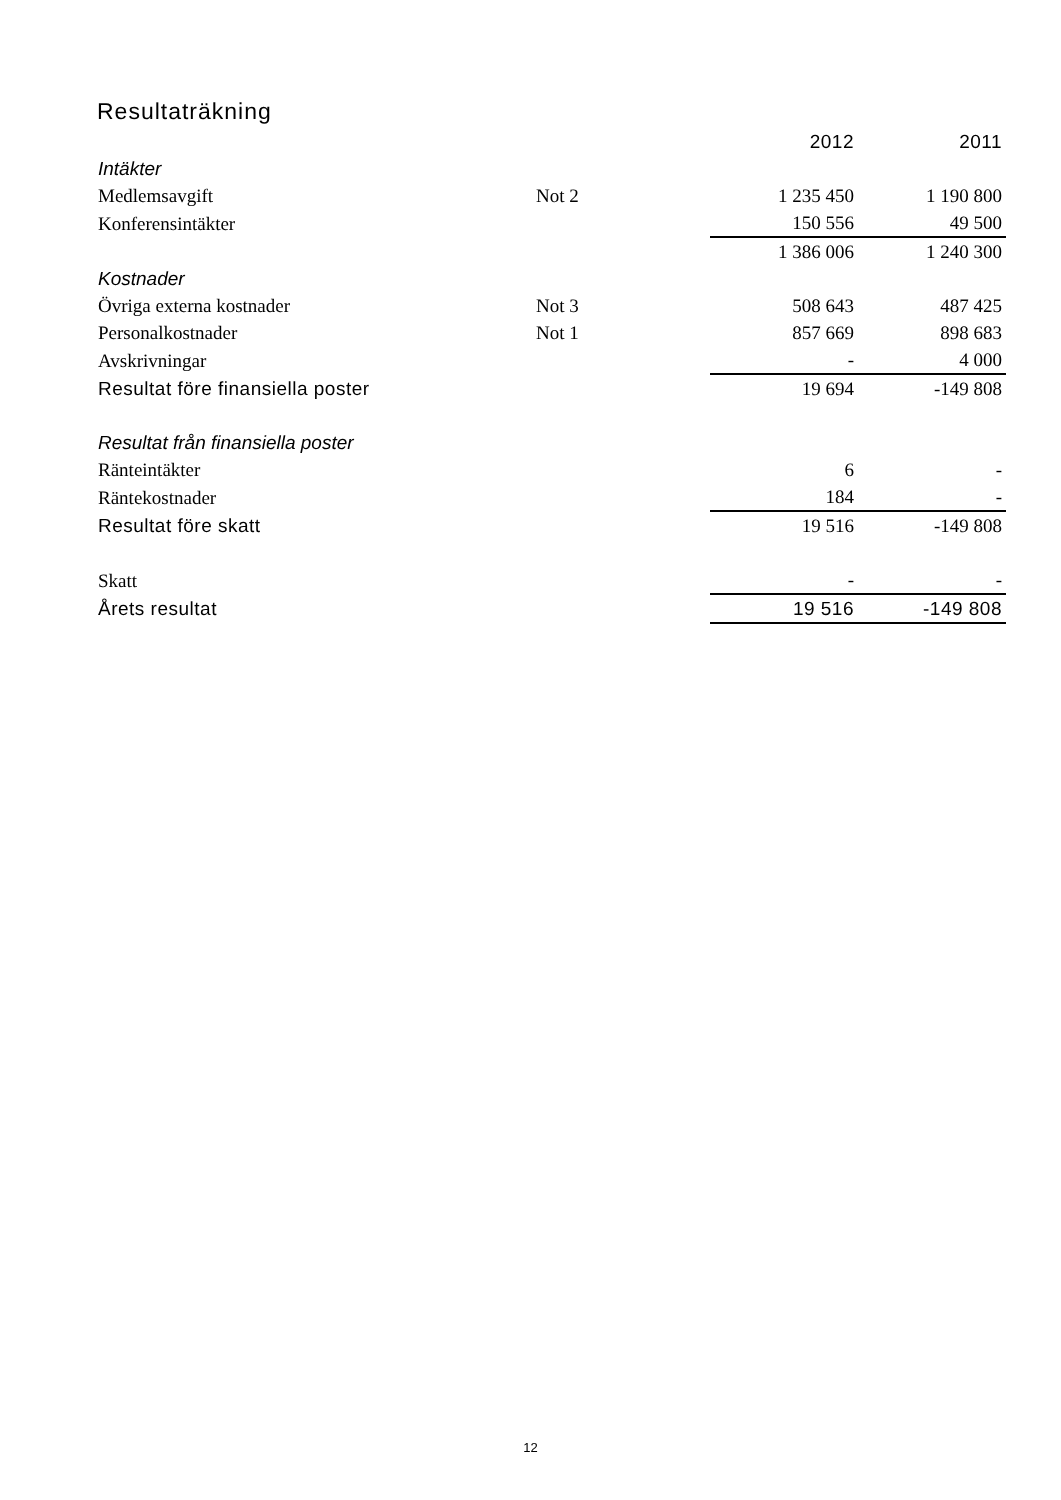Resultaträkning
| | | 2012 | 2011 |
| Intäkter | | | |
| Medlemsavgift | Not 2 | 1 235 450 | 1 190 800 |
| Konferensintäkter | | 150 556 | 49 500 |
| | | 1 386 006 | 1 240 300 |
| Kostnader | | | |
| Övriga externa kostnader | Not 3 | 508 643 | 487 425 |
| Personalkostnader | Not 1 | 857 669 | 898 683 |
| Avskrivningar | | - | 4 000 |
| Resultat före finansiella poster | | 19 694 | -149 808 |
| Resultat från finansiella poster | | | |
| Ränteintäkter | | 6 | - |
| Räntekostnader | | 184 | - |
| Resultat före skatt | | 19 516 | -149 808 |
| Skatt | | - | - |
| Årets resultat | | 19 516 | -149 808 |
12